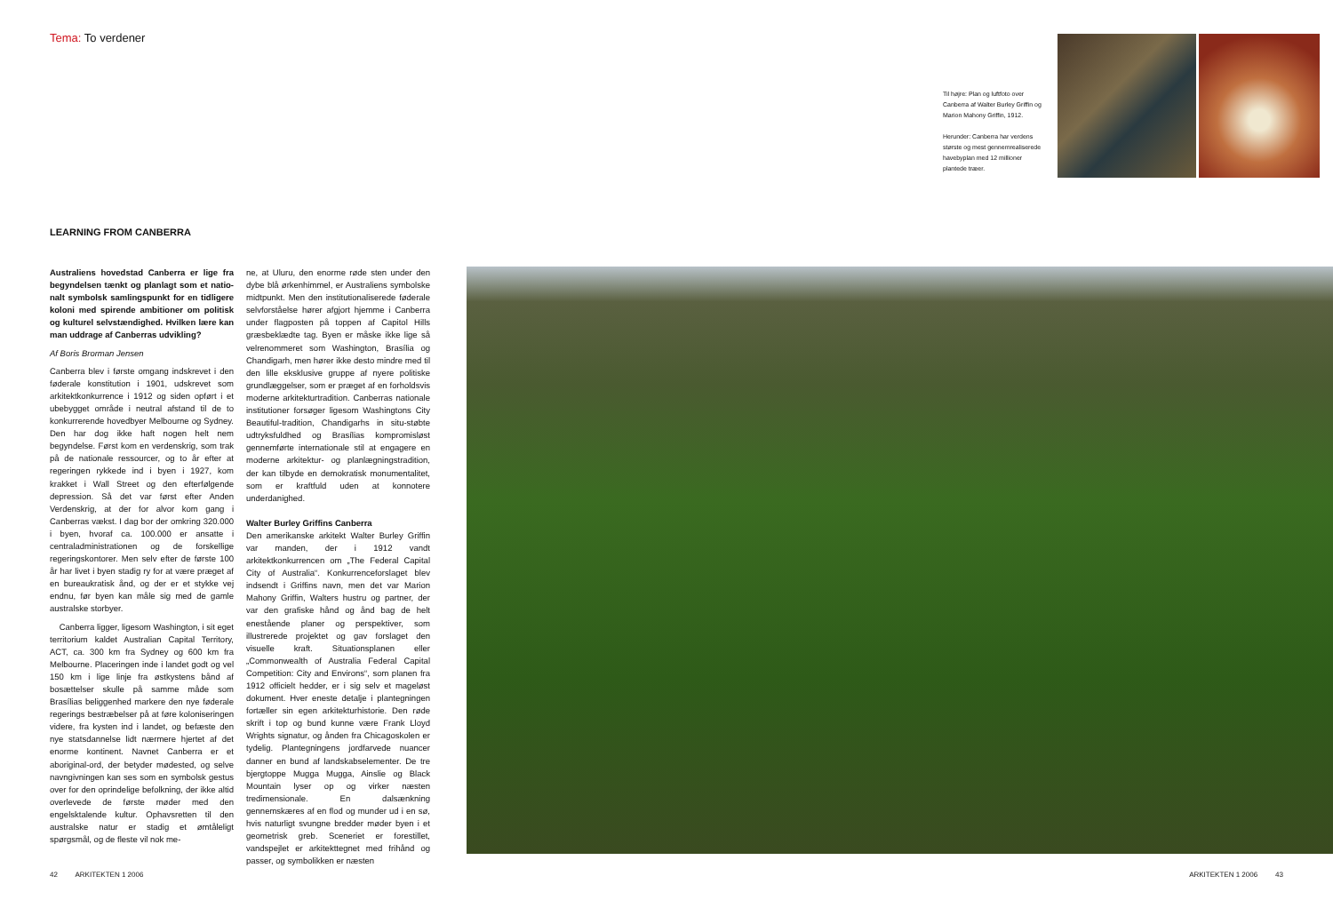Tema: To verdener
Til højre: Plan og luftfoto over Canberra af Walter Burley Griffin og Marion Mahony Griffin, 1912.
Herunder: Canberra har verdens største og mest gennemrealiserede havebyplan med 12 millioner plantede træer.
LEARNING FROM CANBERRA
Australiens hovedstad Canberra er lige fra begyndelsen tænkt og planlagt som et natio-nalt symbolsk samlingspunkt for en tidligere koloni med spirende ambitioner om politisk og kulturel selvstændighed. Hvilken lære kan man uddrage af Canberras udvikling?
Af Boris Brorman Jensen
Canberra blev i første omgang indskrevet i den føderale konstitution i 1901, udskrevet som arkitektkonkurrence i 1912 og siden opført i et ubebygget område i neutral afstand til de to konkurrerende hovedbyer Melbourne og Sydney. Den har dog ikke haft nogen helt nem begyndelse. Først kom en verdenskrig, som trak på de nationale ressourcer, og to år efter at regeringen rykkede ind i byen i 1927, kom krakket i Wall Street og den efterfølgende depression. Så det var først efter Anden Verdenskrig, at der for alvor kom gang i Canberras vækst. I dag bor der omkring 320.000 i byen, hvoraf ca. 100.000 er ansatte i centraladministrationen og de forskellige regeringskontorer. Men selv efter de første 100 år har livet i byen stadig ry for at være præget af en bureaukratisk ånd, og der er et stykke vej endnu, før byen kan måle sig med de gamle australske storbyer.
Canberra ligger, ligesom Washington, i sit eget territorium kaldet Australian Capital Territory, ACT, ca. 300 km fra Sydney og 600 km fra Melbourne. Placeringen inde i landet godt og vel 150 km i lige linje fra østkystens bånd af bosættelser skulle på samme måde som Brasílias beliggenhed markere den nye føderale regerings bestræbelser på at føre koloniseringen videre, fra kysten ind i landet, og befæste den nye statsdannelse lidt nærmere hjertet af det enorme kontinent. Navnet Canberra er et aboriginal-ord, der betyder mødested, og selve navngivningen kan ses som en symbolsk gestus over for den oprindelige befolkning, der ikke altid overlevede de første møder med den engelsktalende kultur. Ophavsretten til den australske natur er stadig et ømtåleligt spørgsmål, og de fleste vil nok me-
ne, at Uluru, den enorme røde sten under den dybe blå ørkenhimmel, er Australiens symbolske midtpunkt. Men den institutionaliserede føderale selvforståelse hører afgjort hjemme i Canberra under flagposten på toppen af Capitol Hills græsbeklædte tag. Byen er måske ikke lige så velrenommeret som Washington, Brasília og Chandigarh, men hører ikke desto mindre med til den lille eksklusive gruppe af nyere politiske grundlæggelser, som er præget af en forholdsvis moderne arkitekturtradition. Canberras nationale institutioner forsøger ligesom Washingtons City Beautiful-tradition, Chandigarhs in situ-støbte udtryksfuldhed og Brasílias kompromisløst gennemførte internationale stil at engagere en moderne arkitektur- og planlægningstradition, der kan tilbyde en demokratisk monumentalitet, som er kraftfuld uden at konnotere underdanighed.
Walter Burley Griffins Canberra
Den amerikanske arkitekt Walter Burley Griffin var manden, der i 1912 vandt arkitektkonkurrencen om „The Federal Capital City of Australia“. Konkurrenceforslaget blev indsendt i Griffins navn, men det var Marion Mahony Griffin, Walters hustru og partner, der var den grafiske hånd og ånd bag de helt enestående planer og perspektiver, som illustrerede projektet og gav forslaget den visuelle kraft. Situationsplanen eller „Commonwealth of Australia Federal Capital Competition: City and Environs“, som planen fra 1912 officielt hedder, er i sig selv et mageløst dokument. Hver eneste detalje i plantegningen fortæller sin egen arkitekturhistorie. Den røde skrift i top og bund kunne være Frank Lloyd Wrights signatur, og ånden fra Chicagoskolen er tydelig. Plantegningens jordfarvede nuancer danner en bund af landskabselementer. De tre bjergtoppe Mugga Mugga, Ainslie og Black Mountain lyser op og virker næsten tredimensionale. En dalsænkning gennemskæres af en flod og munder ud i en sø, hvis naturligt svungne bredder møder byen i et geometrisk greb. Sceneriet er forestillet, vandspejlet er arkitekttegnet med frihånd og passer, og symbolikken er næsten
42 ARKITEKTEN 1 2006 ARKITEKTEN 1 2006 43